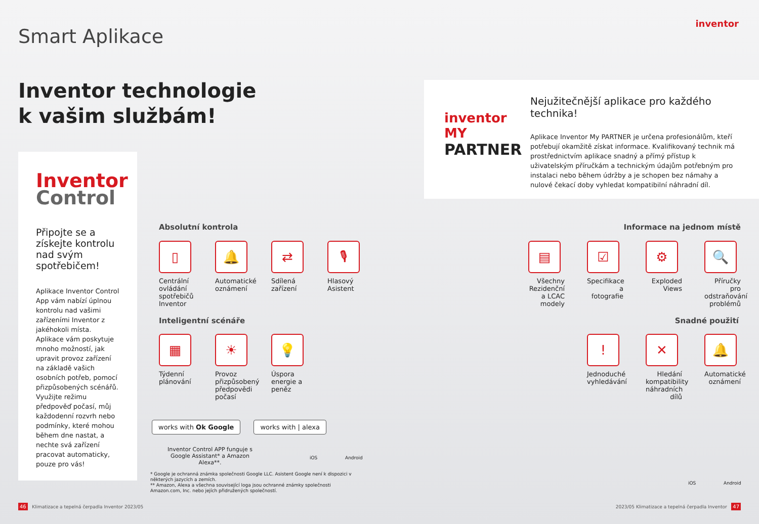inventor
Smart Aplikace
Inventor technologie
k vašim službám!
Inventor
Control
Připojte se a získejte kontrolu nad svým spotřebičem!
Aplikace Inventor Control App vám nabízí úplnou kontrolu nad vašimi zařízeními Inventor z jakéhokoli místa. Aplikace vám poskytuje mnoho možností, jak upravit provoz zařízení na základě vašich osobních potřeb, pomocí přizpůsobených scénářů. Využijte režimu předpověď počasí, můj každodenní rozvrh nebo podmínky, které mohou během dne nastat, a nechte svá zařízení pracovat automaticky, pouze pro vás!
inventor MY
PARTNER
Nejužitečnější aplikace pro každého technika!
Aplikace Inventor My PARTNER je určena profesionálům, kteří potřebují okamžitě získat informace. Kvalifikovaný technik má prostřednictvím aplikace snadný a přímý přístup k uživatelským příručkám a technickým údajům potřebným pro instalaci nebo během údržby a je schopen bez námahy a nulové čekací doby vyhledat kompatibilní náhradní díl.
Absolutní kontrola
▯
Centrální ovládání spotřebičů Inventor
🔔
Automatické oznámení
⇄
Sdílená zařízení
🎙
Hlasový Asistent
Inteligentní scénáře
▦
Týdenní plánování
☀
Provoz přizpůsobený předpovědi počasí
💡
Úspora energie a peněz
Informace na jednom místě
▤
Všechny Rezidenční a LCAC modely
☑
Specifikace a fotografie
⚙
Exploded Views
🔍
Příručky pro odstraňování problémů
Snadné použití
!
Jednoduché vyhledávání
✕
Hledání kompatibility náhradních dílů
🔔
Automatické oznámení
works with Ok Google works with | alexa
Inventor Control APP funguje s Google Assistant* a Amazon Alexa**.
iOS Android
iOS Android
* Google je ochranná známka společnosti Google LLC. Asistent Google není k dispozici v některých jazycích a zemích.
** Amazon, Alexa a všechna související loga jsou ochranné známky společnosti Amazon.com, Inc. nebo jejích přidružených společností.
46 Klimatizace a tepelná čerpadla Inventor 2023/05
2023/05 Klimatizace a tepelná čerpadla Inventor 47